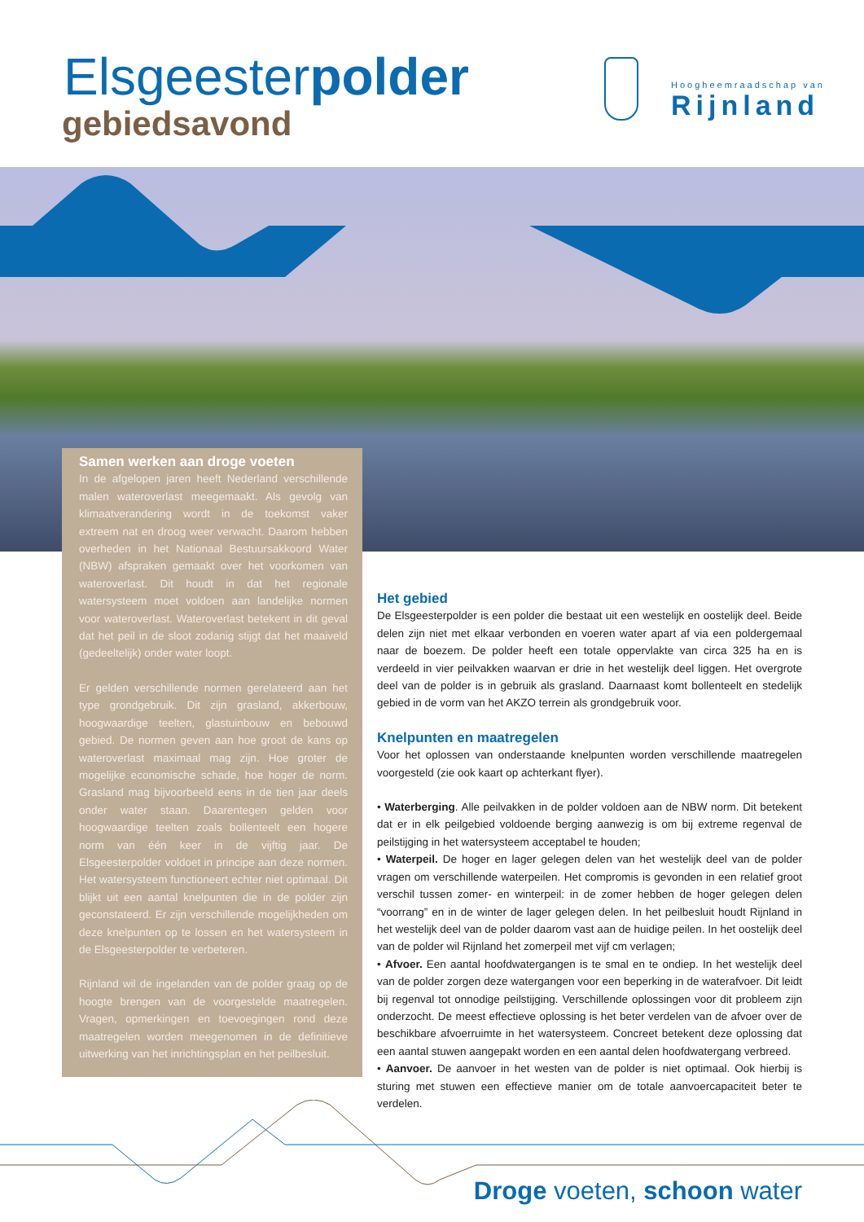Elsgeesterpolder
gebiedsavond
Hoogheemraadschap van
Rijnland
Samen werken aan droge voeten
In de afgelopen jaren heeft Nederland verschillende malen wateroverlast meegemaakt. Als gevolg van klimaatverandering wordt in de toekomst vaker extreem nat en droog weer verwacht. Daarom hebben overheden in het Nationaal Bestuursakkoord Water (NBW) afspraken gemaakt over het voorkomen van wateroverlast. Dit houdt in dat het regionale watersysteem moet voldoen aan landelijke normen voor wateroverlast. Wateroverlast betekent in dit geval dat het peil in de sloot zodanig stijgt dat het maaiveld (gedeeltelijk) onder water loopt.
Er gelden verschillende normen gerelateerd aan het type grondgebruik. Dit zijn grasland, akkerbouw, hoogwaardige teelten, glastuinbouw en bebouwd gebied. De normen geven aan hoe groot de kans op wateroverlast maximaal mag zijn. Hoe groter de mogelijke economische schade, hoe hoger de norm. Grasland mag bijvoorbeeld eens in de tien jaar deels onder water staan. Daarentegen gelden voor hoogwaardige teelten zoals bollenteelt een hogere norm van één keer in de vijftig jaar. De Elsgeesterpolder voldoet in principe aan deze normen. Het watersysteem functioneert echter niet optimaal. Dit blijkt uit een aantal knelpunten die in de polder zijn geconstateerd. Er zijn verschillende mogelijkheden om deze knelpunten op te lossen en het watersysteem in de Elsgeesterpolder te verbeteren.
Rijnland wil de ingelanden van de polder graag op de hoogte brengen van de voorgestelde maatregelen. Vragen, opmerkingen en toevoegingen rond deze maatregelen worden meegenomen in de definitieve uitwerking van het inrichtingsplan en het peilbesluit.
Het gebied
De Elsgeesterpolder is een polder die bestaat uit een westelijk en oostelijk deel. Beide delen zijn niet met elkaar verbonden en voeren water apart af via een poldergemaal naar de boezem. De polder heeft een totale oppervlakte van circa 325 ha en is verdeeld in vier peilvakken waarvan er drie in het westelijk deel liggen. Het overgrote deel van de polder is in gebruik als grasland. Daarnaast komt bollenteelt en stedelijk gebied in de vorm van het AKZO terrein als grondgebruik voor.
Knelpunten en maatregelen
Voor het oplossen van onderstaande knelpunten worden verschillende maatregelen voorgesteld (zie ook kaart op achterkant flyer).
• Waterberging. Alle peilvakken in de polder voldoen aan de NBW norm. Dit betekent dat er in elk peilgebied voldoende berging aanwezig is om bij extreme regenval de peilstijging in het watersysteem acceptabel te houden;
• Waterpeil. De hoger en lager gelegen delen van het westelijk deel van de polder vragen om verschillende waterpeilen. Het compromis is gevonden in een relatief groot verschil tussen zomer- en winterpeil: in de zomer hebben de hoger gelegen delen “voorrang” en in de winter de lager gelegen delen. In het peilbesluit houdt Rijnland in het westelijk deel van de polder daarom vast aan de huidige peilen. In het oostelijk deel van de polder wil Rijnland het zomerpeil met vijf cm verlagen;
• Afvoer. Een aantal hoofdwatergangen is te smal en te ondiep. In het westelijk deel van de polder zorgen deze watergangen voor een beperking in de waterafvoer. Dit leidt bij regenval tot onnodige peilstijging. Verschillende oplossingen voor dit probleem zijn onderzocht. De meest effectieve oplossing is het beter verdelen van de afvoer over de beschikbare afvoerruimte in het watersysteem. Concreet betekent deze oplossing dat een aantal stuwen aangepakt worden en een aantal delen hoofdwatergang verbreed.
• Aanvoer. De aanvoer in het westen van de polder is niet optimaal. Ook hierbij is sturing met stuwen een effectieve manier om de totale aanvoercapaciteit beter te verdelen.
Droge voeten, schoon water